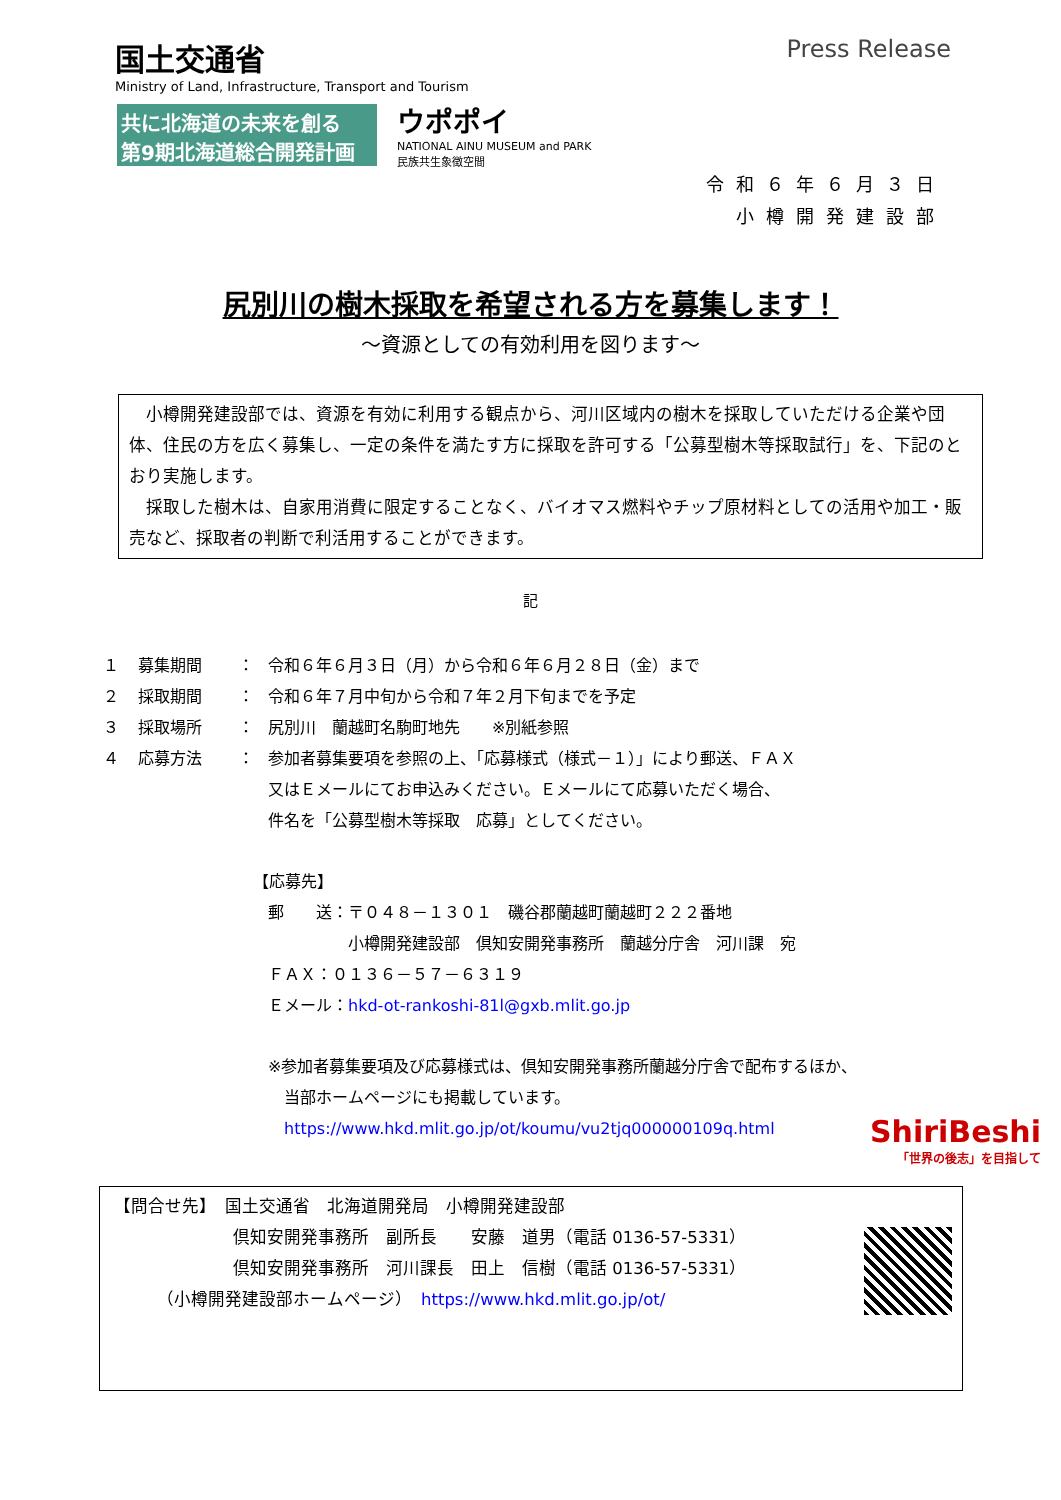国土交通省
Ministry of Land, Infrastructure, Transport and Tourism
Press Release
共に北海道の未来を創る
第9期北海道総合開発計画
ウポポイ
NATIONAL AINU MUSEUM and PARK
民族共生象徴空間
令和６年６月３日
小樽開発建設部
尻別川の樹木採取を希望される方を募集します！
～資源としての有効利用を図ります～
　小樽開発建設部では、資源を有効に利用する観点から、河川区域内の樹木を採取していただける企業や団体、住民の方を広く募集し、一定の条件を満たす方に採取を許可する「公募型樹木等採取試行」を、下記のとおり実施します。
　採取した樹木は、自家用消費に限定することなく、バイオマス燃料やチップ原材料としての活用や加工・販売など、採取者の判断で利活用することができます。
記
１ 募集期間 ： 令和６年６月３日（月）から令和６年６月２８日（金）まで
２ 採取期間 ： 令和６年７月中旬から令和７年２月下旬までを予定
３ 採取場所 ： 尻別川　蘭越町名駒町地先　　※別紙参照
４ 応募方法 ： 参加者募集要項を参照の上、「応募様式（様式－１）」により郵送、ＦＡＸ
又はＥメールにてお申込みください。Ｅメールにて応募いただく場合、
件名を「公募型樹木等採取　応募」としてください。
【応募先】
郵　　送：〒０４８－１３０１　磯谷郡蘭越町蘭越町２２２番地
　　　　　小樽開発建設部　倶知安開発事務所　蘭越分庁舎　河川課　宛
ＦＡＸ：０１３６－５７－６３１９
Ｅメール：hkd-ot-rankoshi-81l@gxb.mlit.go.jp
※参加者募集要項及び応募様式は、倶知安開発事務所蘭越分庁舎で配布するほか、
　当部ホームページにも掲載しています。
　https://www.hkd.mlit.go.jp/ot/koumu/vu2tjq000000109q.html
ShiriBeshi
「世界の後志」を目指して
【問合せ先】　国土交通省　北海道開発局　小樽開発建設部
　　　　　　　倶知安開発事務所　副所長　　安藤　道男（電話 0136-57-5331）
　　　　　　　倶知安開発事務所　河川課長　田上　信樹（電話 0136-57-5331）
　　　（小樽開発建設部ホームページ）　https://www.hkd.mlit.go.jp/ot/